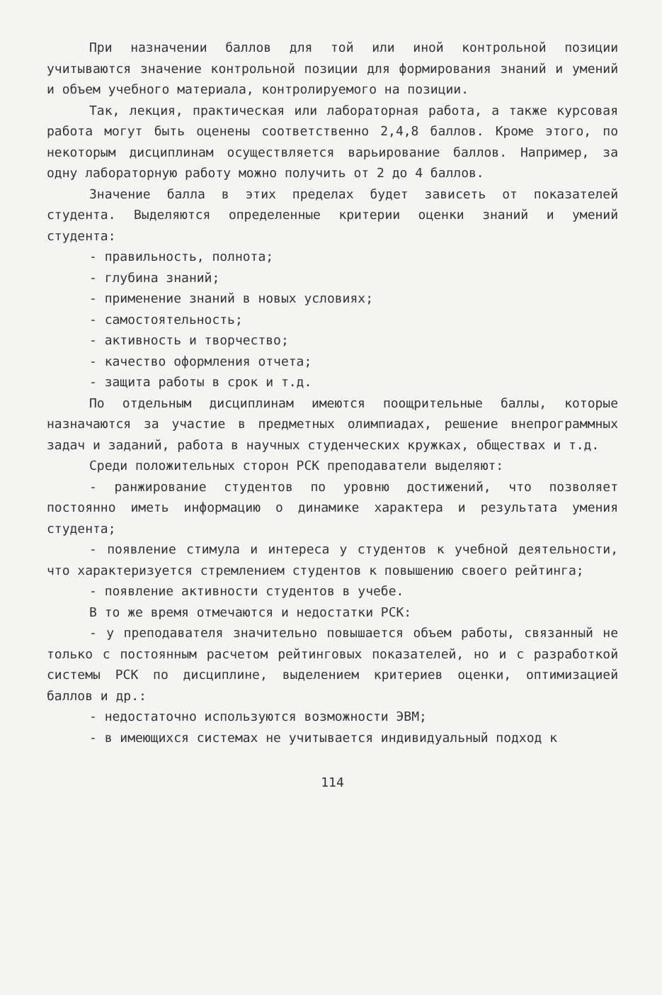При назначении баллов для той или иной контрольной позиции учитываются значение контрольной позиции для формирования знаний и умений и объем учебного материала, контролируемого на позиции.
Так, лекция, практическая или лабораторная работа, а также курсовая работа могут быть оценены соответственно 2,4,8 баллов. Кроме этого, по некоторым дисциплинам осуществляется варьирование баллов. Например, за одну лабораторную работу можно получить от 2 до 4 баллов.
Значение балла в этих пределах будет зависеть от показателей студента. Выделяются определенные критерии оценки знаний и умений студента:
- правильность, полнота;
- глубина знаний;
- применение знаний в новых условиях;
- самостоятельность;
- активность и творчество;
- качество оформления отчета;
- защита работы в срок и т.д.
По отдельным дисциплинам имеются поощрительные баллы, которые назначаются за участие в предметных олимпиадах, решение внепрограммных задач и заданий, работа в научных студенческих кружках, обществах и т.д.
Среди положительных сторон РСК преподаватели выделяют:
- ранжирование студентов по уровню достижений, что позволяет постоянно иметь информацию о динамике характера и результата умения студента;
- появление стимула и интереса у студентов к учебной деятельности, что характеризуется стремлением студентов к повышению своего рейтинга;
- появление активности студентов в учебе.
В то же время отмечаются и недостатки РСК:
- у преподавателя значительно повышается объем работы, связанный не только с постоянным расчетом рейтинговых показателей, но и с разработкой системы РСК по дисциплине, выделением критериев оценки, оптимизацией баллов и др.:
- недостаточно используются возможности ЭВМ;
- в имеющихся системах не учитывается индивидуальный подход к
114